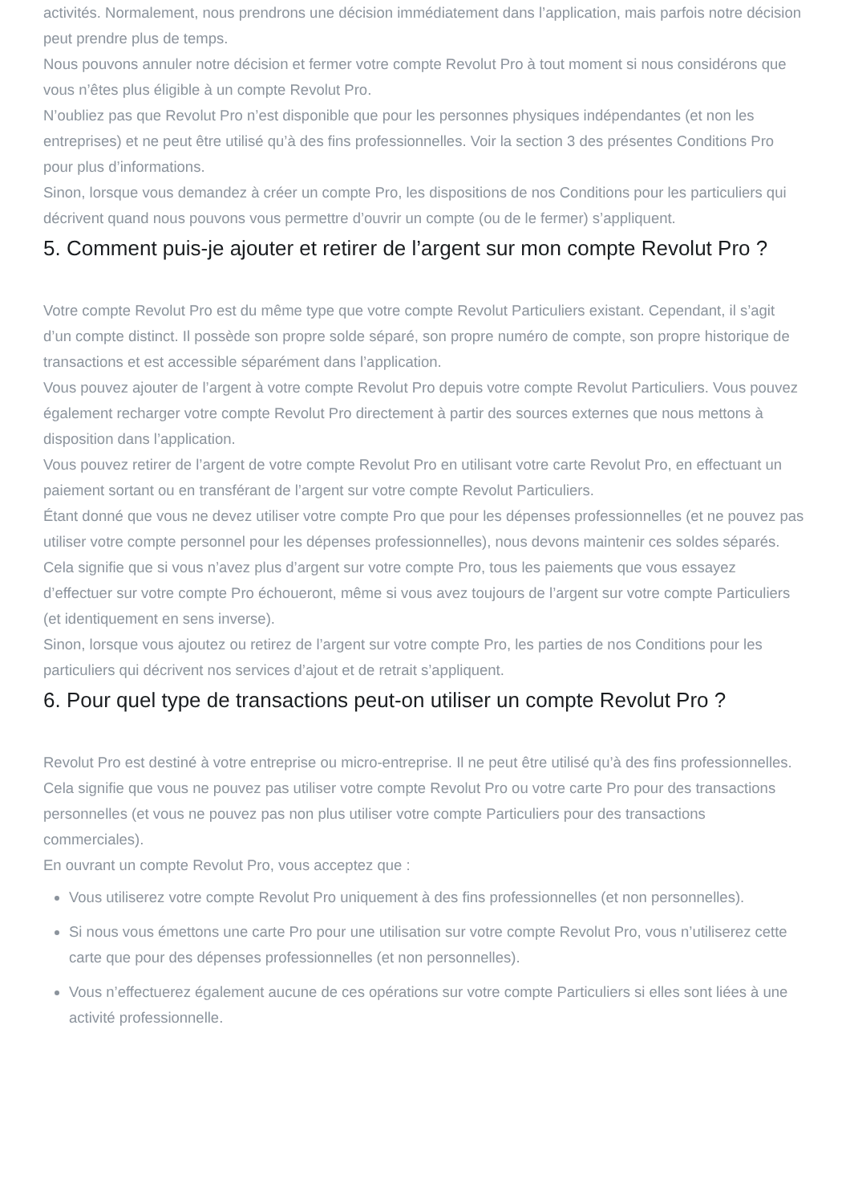activités. Normalement, nous prendrons une décision immédiatement dans l’application, mais parfois notre décision peut prendre plus de temps.
Nous pouvons annuler notre décision et fermer votre compte Revolut Pro à tout moment si nous considérons que vous n’êtes plus éligible à un compte Revolut Pro.
N’oubliez pas que Revolut Pro n’est disponible que pour les personnes physiques indépendantes (et non les entreprises) et ne peut être utilisé qu’à des fins professionnelles. Voir la section 3 des présentes Conditions Pro pour plus d’informations.
Sinon, lorsque vous demandez à créer un compte Pro, les dispositions de nos Conditions pour les particuliers qui décrivent quand nous pouvons vous permettre d’ouvrir un compte (ou de le fermer) s’appliquent.
5. Comment puis-je ajouter et retirer de l’argent sur mon compte Revolut Pro ?
Votre compte Revolut Pro est du même type que votre compte Revolut Particuliers existant. Cependant, il s’agit d’un compte distinct. Il possède son propre solde séparé, son propre numéro de compte, son propre historique de transactions et est accessible séparément dans l’application.
Vous pouvez ajouter de l’argent à votre compte Revolut Pro depuis votre compte Revolut Particuliers. Vous pouvez également recharger votre compte Revolut Pro directement à partir des sources externes que nous mettons à disposition dans l’application.
Vous pouvez retirer de l’argent de votre compte Revolut Pro en utilisant votre carte Revolut Pro, en effectuant un paiement sortant ou en transférant de l’argent sur votre compte Revolut Particuliers.
Étant donné que vous ne devez utiliser votre compte Pro que pour les dépenses professionnelles (et ne pouvez pas utiliser votre compte personnel pour les dépenses professionnelles), nous devons maintenir ces soldes séparés. Cela signifie que si vous n’avez plus d’argent sur votre compte Pro, tous les paiements que vous essayez d’effectuer sur votre compte Pro échoueront, même si vous avez toujours de l’argent sur votre compte Particuliers (et identiquement en sens inverse).
Sinon, lorsque vous ajoutez ou retirez de l’argent sur votre compte Pro, les parties de nos Conditions pour les particuliers qui décrivent nos services d’ajout et de retrait s’appliquent.
6. Pour quel type de transactions peut-on utiliser un compte Revolut Pro ?
Revolut Pro est destiné à votre entreprise ou micro-entreprise. Il ne peut être utilisé qu’à des fins professionnelles. Cela signifie que vous ne pouvez pas utiliser votre compte Revolut Pro ou votre carte Pro pour des transactions personnelles (et vous ne pouvez pas non plus utiliser votre compte Particuliers pour des transactions commerciales).
En ouvrant un compte Revolut Pro, vous acceptez que :
Vous utiliserez votre compte Revolut Pro uniquement à des fins professionnelles (et non personnelles).
Si nous vous émettons une carte Pro pour une utilisation sur votre compte Revolut Pro, vous n’utiliserez cette carte que pour des dépenses professionnelles (et non personnelles).
Vous n’effectuerez également aucune de ces opérations sur votre compte Particuliers si elles sont liées à une activité professionnelle.